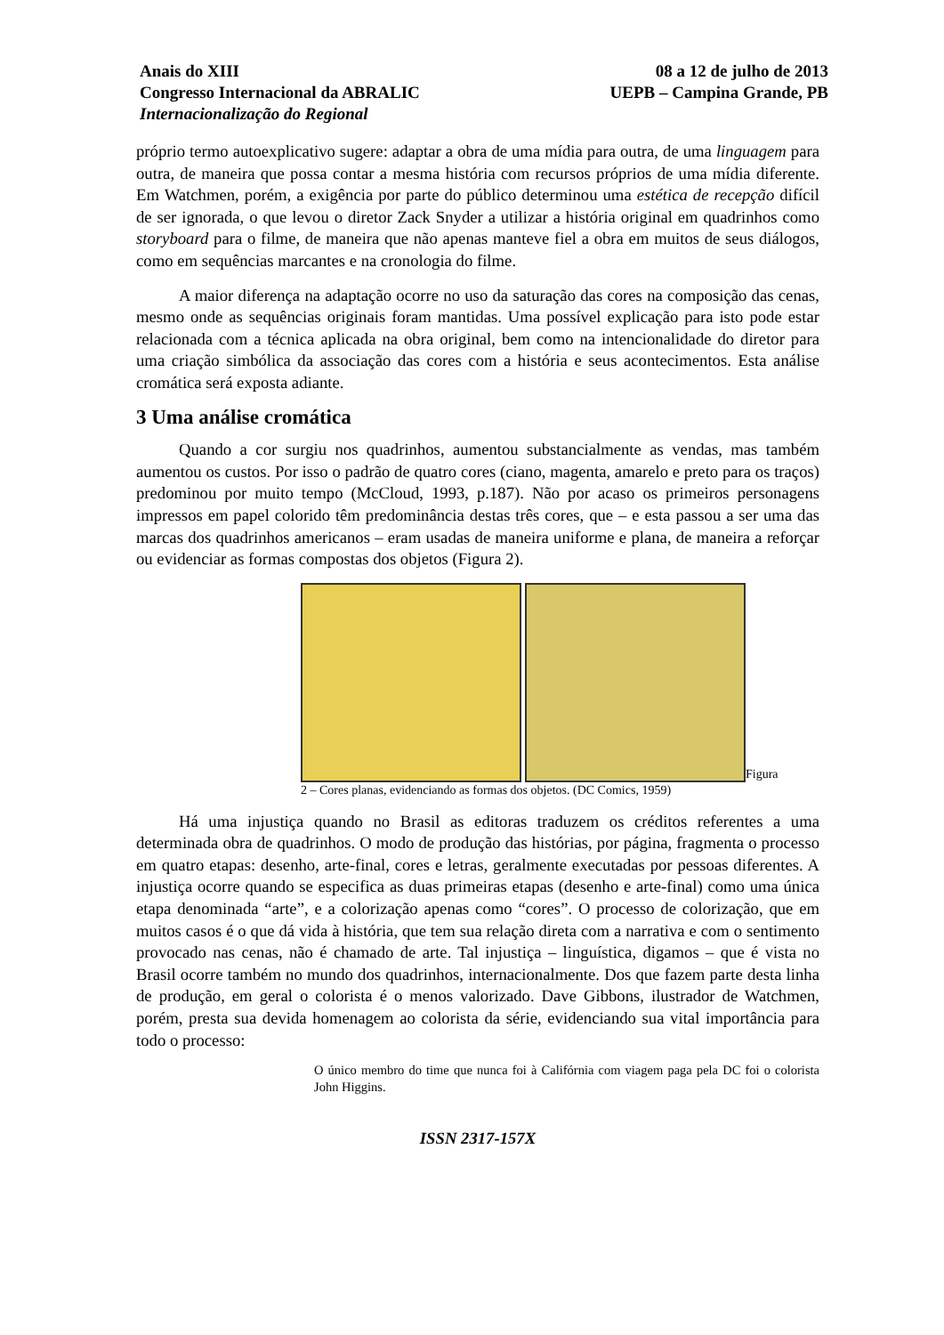Anais do XIII
Congresso Internacional da ABRALIC
Internacionalização do Regional
08 a 12 de julho de 2013
UEPB – Campina Grande, PB
próprio termo autoexplicativo sugere: adaptar a obra de uma mídia para outra, de uma linguagem para outra, de maneira que possa contar a mesma história com recursos próprios de uma mídia diferente. Em Watchmen, porém, a exigência por parte do público determinou uma estética de recepção difícil de ser ignorada, o que levou o diretor Zack Snyder a utilizar a história original em quadrinhos como storyboard para o filme, de maneira que não apenas manteve fiel a obra em muitos de seus diálogos, como em sequências marcantes e na cronologia do filme.
A maior diferença na adaptação ocorre no uso da saturação das cores na composição das cenas, mesmo onde as sequências originais foram mantidas. Uma possível explicação para isto pode estar relacionada com a técnica aplicada na obra original, bem como na intencionalidade do diretor para uma criação simbólica da associação das cores com a história e seus acontecimentos. Esta análise cromática será exposta adiante.
3 Uma análise cromática
Quando a cor surgiu nos quadrinhos, aumentou substancialmente as vendas, mas também aumentou os custos. Por isso o padrão de quatro cores (ciano, magenta, amarelo e preto para os traços) predominou por muito tempo (McCloud, 1993, p.187). Não por acaso os primeiros personagens impressos em papel colorido têm predominância destas três cores, que – e esta passou a ser uma das marcas dos quadrinhos americanos – eram usadas de maneira uniforme e plana, de maneira a reforçar ou evidenciar as formas compostas dos objetos (Figura 2).
Figura
2 – Cores planas, evidenciando as formas dos objetos. (DC Comics, 1959)
Há uma injustiça quando no Brasil as editoras traduzem os créditos referentes a uma determinada obra de quadrinhos. O modo de produção das histórias, por página, fragmenta o processo em quatro etapas: desenho, arte-final, cores e letras, geralmente executadas por pessoas diferentes. A injustiça ocorre quando se especifica as duas primeiras etapas (desenho e arte-final) como uma única etapa denominada “arte”, e a colorização apenas como “cores”. O processo de colorização, que em muitos casos é o que dá vida à história, que tem sua relação direta com a narrativa e com o sentimento provocado nas cenas, não é chamado de arte. Tal injustiça – linguística, digamos – que é vista no Brasil ocorre também no mundo dos quadrinhos, internacionalmente. Dos que fazem parte desta linha de produção, em geral o colorista é o menos valorizado. Dave Gibbons, ilustrador de Watchmen, porém, presta sua devida homenagem ao colorista da série, evidenciando sua vital importância para todo o processo:
O único membro do time que nunca foi à Califórnia com viagem paga pela DC foi o colorista John Higgins.
ISSN 2317-157X